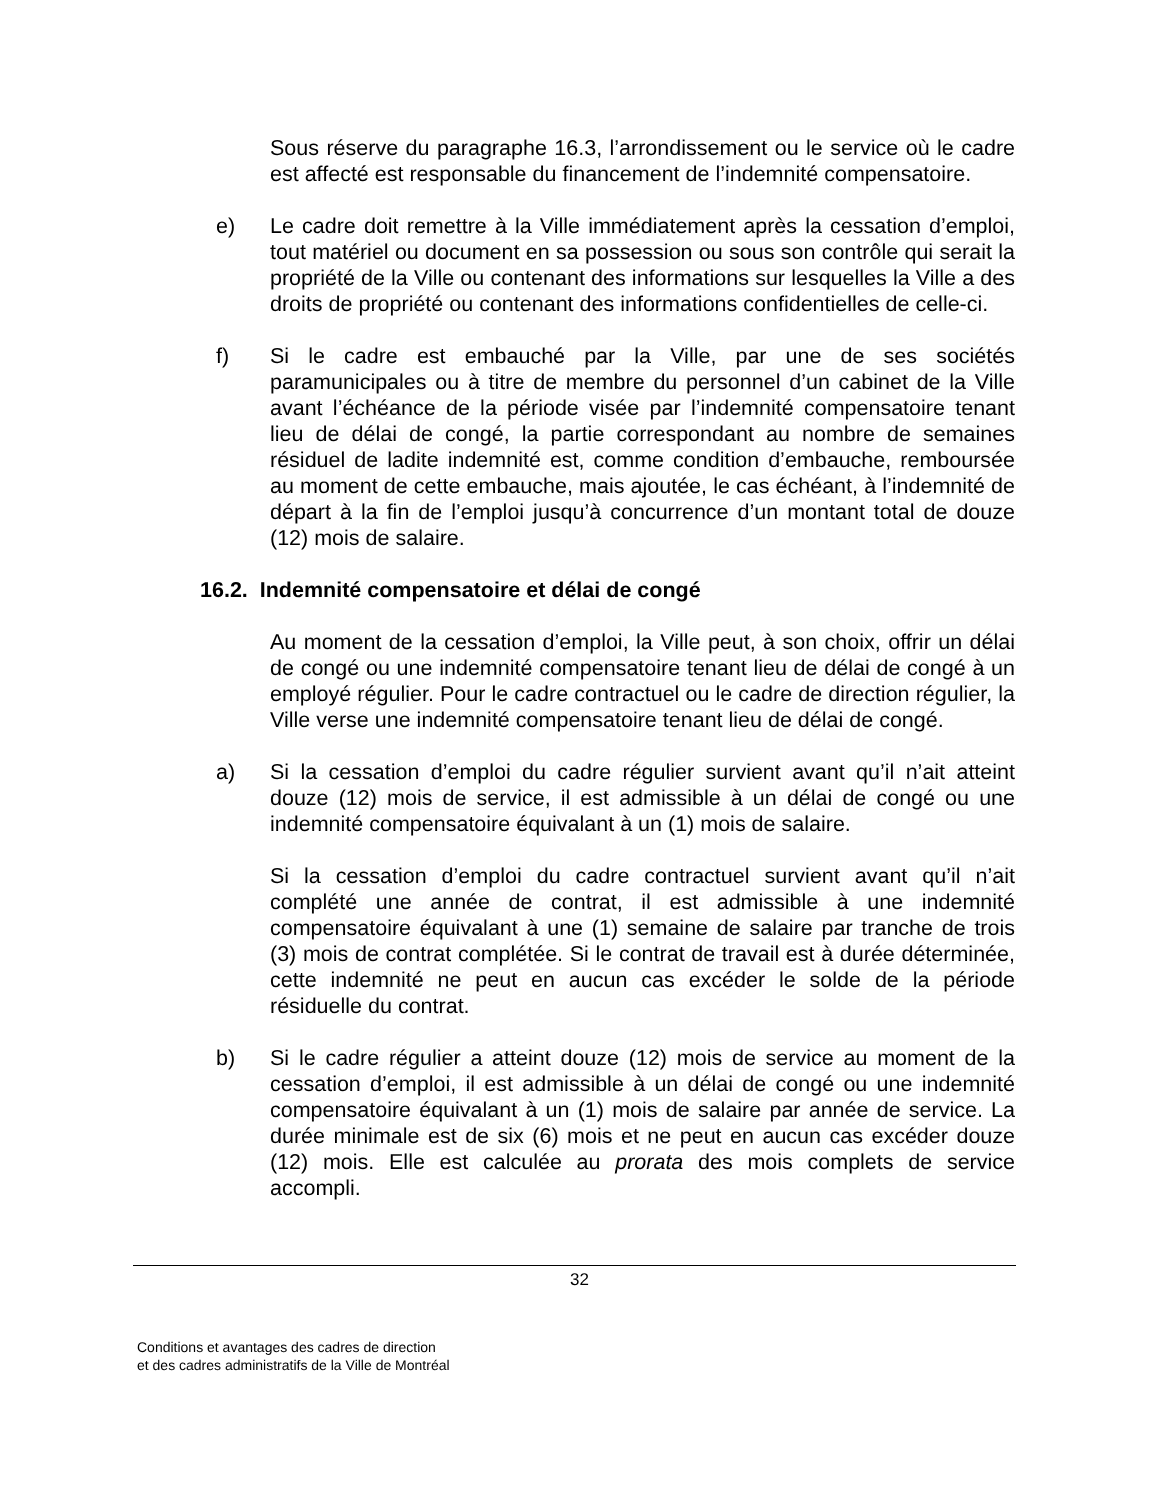Sous réserve du paragraphe 16.3, l’arrondissement ou le service où le cadre est affecté est responsable du financement de l’indemnité compensatoire.
e) Le cadre doit remettre à la Ville immédiatement après la cessation d’emploi, tout matériel ou document en sa possession ou sous son contrôle qui serait la propriété de la Ville ou contenant des informations sur lesquelles la Ville a des droits de propriété ou contenant des informations confidentielles de celle-ci.
f) Si le cadre est embauché par la Ville, par une de ses sociétés paramunicipales ou à titre de membre du personnel d’un cabinet de la Ville avant l’échéance de la période visée par l’indemnité compensatoire tenant lieu de délai de congé, la partie correspondant au nombre de semaines résiduel de ladite indemnité est, comme condition d’embauche, remboursée au moment de cette embauche, mais ajoutée, le cas échéant, à l’indemnité de départ à la fin de l’emploi jusqu’à concurrence d’un montant total de douze (12) mois de salaire.
16.2. Indemnité compensatoire et délai de congé
Au moment de la cessation d’emploi, la Ville peut, à son choix, offrir un délai de congé ou une indemnité compensatoire tenant lieu de délai de congé à un employé régulier. Pour le cadre contractuel ou le cadre de direction régulier, la Ville verse une indemnité compensatoire tenant lieu de délai de congé.
a) Si la cessation d’emploi du cadre régulier survient avant qu’il n’ait atteint douze (12) mois de service, il est admissible à un délai de congé ou une indemnité compensatoire équivalant à un (1) mois de salaire.
Si la cessation d’emploi du cadre contractuel survient avant qu’il n’ait complété une année de contrat, il est admissible à une indemnité compensatoire équivalant à une (1) semaine de salaire par tranche de trois (3) mois de contrat complétée. Si le contrat de travail est à durée déterminée, cette indemnité ne peut en aucun cas excéder le solde de la période résiduelle du contrat.
b) Si le cadre régulier a atteint douze (12) mois de service au moment de la cessation d’emploi, il est admissible à un délai de congé ou une indemnité compensatoire équivalant à un (1) mois de salaire par année de service. La durée minimale est de six (6) mois et ne peut en aucun cas excéder douze (12) mois. Elle est calculée au prorata des mois complets de service accompli.
32
Conditions et avantages des cadres de direction
et des cadres administratifs de la Ville de Montréal